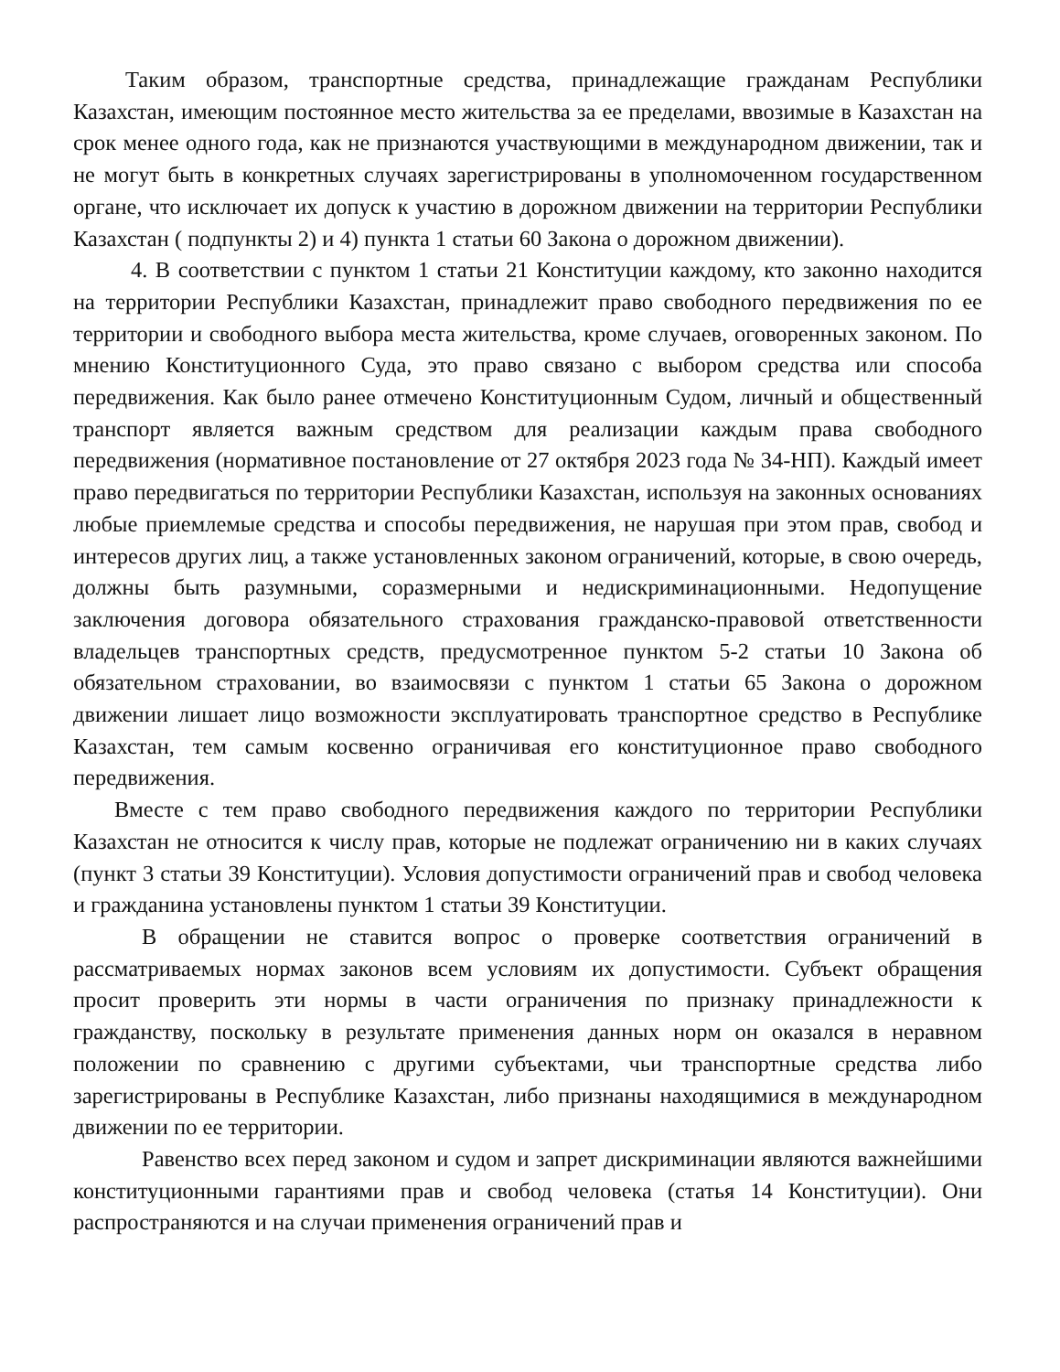Таким образом, транспортные средства, принадлежащие гражданам Республики Казахстан, имеющим постоянное место жительства за ее пределами, ввозимые в Казахстан на срок менее одного года, как не признаются участвующими в международном движении, так и не могут быть в конкретных случаях зарегистрированы в уполномоченном государственном органе, что исключает их допуск к участию в дорожном движении на территории Республики Казахстан ( подпункты 2) и 4) пункта 1 статьи 60 Закона о дорожном движении).
4. В соответствии с пунктом 1 статьи 21 Конституции каждому, кто законно находится на территории Республики Казахстан, принадлежит право свободного передвижения по ее территории и свободного выбора места жительства, кроме случаев, оговоренных законом. По мнению Конституционного Суда, это право связано с выбором средства или способа передвижения. Как было ранее отмечено Конституционным Судом, личный и общественный транспорт является важным средством для реализации каждым права свободного передвижения (нормативное постановление от 27 октября 2023 года № 34-НП). Каждый имеет право передвигаться по территории Республики Казахстан, используя на законных основаниях любые приемлемые средства и способы передвижения, не нарушая при этом прав, свобод и интересов других лиц, а также установленных законом ограничений, которые, в свою очередь, должны быть разумными, соразмерными и недискриминационными. Недопущение заключения договора обязательного страхования гражданско-правовой ответственности владельцев транспортных средств, предусмотренное пунктом 5-2 статьи 10 Закона об обязательном страховании, во взаимосвязи с пунктом 1 статьи 65 Закона о дорожном движении лишает лицо возможности эксплуатировать транспортное средство в Республике Казахстан, тем самым косвенно ограничивая его конституционное право свободного передвижения.
Вместе с тем право свободного передвижения каждого по территории Республики Казахстан не относится к числу прав, которые не подлежат ограничению ни в каких случаях (пункт 3 статьи 39 Конституции). Условия допустимости ограничений прав и свобод человека и гражданина установлены пунктом 1 статьи 39 Конституции.
В обращении не ставится вопрос о проверке соответствия ограничений в рассматриваемых нормах законов всем условиям их допустимости. Субъект обращения просит проверить эти нормы в части ограничения по признаку принадлежности к гражданству, поскольку в результате применения данных норм он оказался в неравном положении по сравнению с другими субъектами, чьи транспортные средства либо зарегистрированы в Республике Казахстан, либо признаны находящимися в международном движении по ее территории.
Равенство всех перед законом и судом и запрет дискриминации являются важнейшими конституционными гарантиями прав и свобод человека (статья 14 Конституции). Они распространяются и на случаи применения ограничений прав и